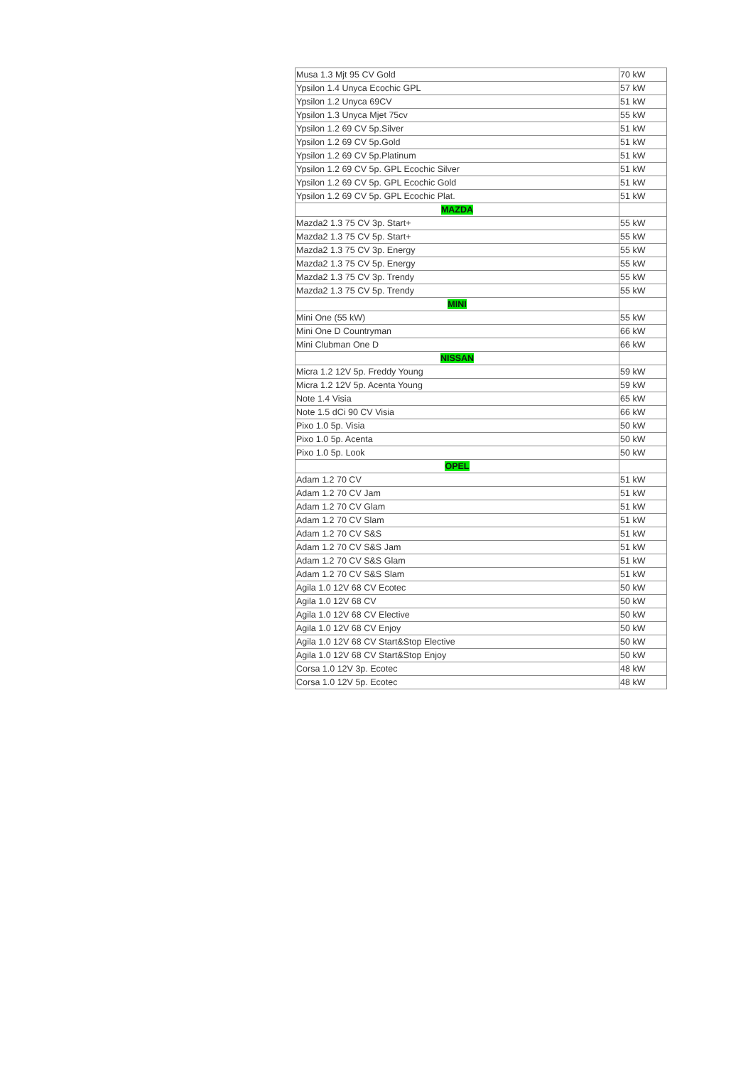| Musa 1.3 Mjt 95 CV Gold | 70 kW |
| Ypsilon 1.4 Unyca Ecochic GPL | 57 kW |
| Ypsilon 1.2 Unyca 69CV | 51 kW |
| Ypsilon 1.3 Unyca Mjet 75cv | 55 kW |
| Ypsilon 1.2 69 CV 5p.Silver | 51 kW |
| Ypsilon 1.2 69 CV 5p.Gold | 51 kW |
| Ypsilon 1.2 69 CV 5p.Platinum | 51 kW |
| Ypsilon 1.2 69 CV 5p. GPL Ecochic Silver | 51 kW |
| Ypsilon 1.2 69 CV 5p. GPL Ecochic Gold | 51 kW |
| Ypsilon 1.2 69 CV 5p. GPL Ecochic Plat. | 51 kW |
| MAZDA | |
| Mazda2 1.3 75 CV 3p. Start+ | 55 kW |
| Mazda2 1.3 75 CV 5p. Start+ | 55 kW |
| Mazda2 1.3 75 CV 3p. Energy | 55 kW |
| Mazda2 1.3 75 CV 5p. Energy | 55 kW |
| Mazda2 1.3 75 CV 3p. Trendy | 55 kW |
| Mazda2 1.3 75 CV 5p. Trendy | 55 kW |
| MINI | |
| Mini One (55 kW) | 55 kW |
| Mini One D Countryman | 66 kW |
| Mini Clubman One D | 66 kW |
| NISSAN | |
| Micra 1.2 12V 5p. Freddy Young | 59 kW |
| Micra 1.2 12V 5p. Acenta Young | 59 kW |
| Note 1.4 Visia | 65 kW |
| Note 1.5 dCi 90 CV Visia | 66 kW |
| Pixo 1.0 5p. Visia | 50 kW |
| Pixo 1.0 5p. Acenta | 50 kW |
| Pixo 1.0 5p. Look | 50 kW |
| OPEL | |
| Adam 1.2 70 CV | 51 kW |
| Adam 1.2 70 CV Jam | 51 kW |
| Adam 1.2 70 CV Glam | 51 kW |
| Adam 1.2 70 CV Slam | 51 kW |
| Adam 1.2 70 CV S&S | 51 kW |
| Adam 1.2 70 CV S&S Jam | 51 kW |
| Adam 1.2 70 CV S&S Glam | 51 kW |
| Adam 1.2 70 CV S&S Slam | 51 kW |
| Agila 1.0 12V 68 CV Ecotec | 50 kW |
| Agila 1.0 12V 68 CV | 50 kW |
| Agila 1.0 12V 68 CV Elective | 50 kW |
| Agila 1.0 12V 68 CV Enjoy | 50 kW |
| Agila 1.0 12V 68 CV Start&Stop Elective | 50 kW |
| Agila 1.0 12V 68 CV Start&Stop Enjoy | 50 kW |
| Corsa 1.0 12V 3p. Ecotec | 48 kW |
| Corsa 1.0 12V 5p. Ecotec | 48 kW |